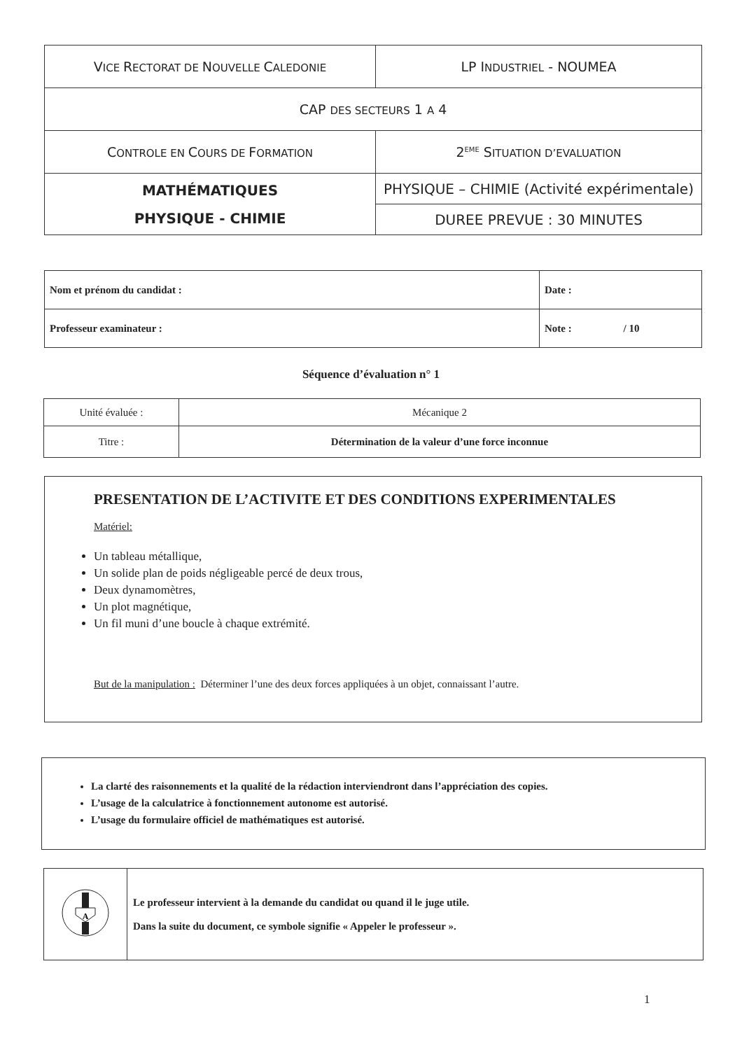| V ICE R ECTORAT DE N OUVELLE C ALEDONIE | LP I NDUSTRIEL - NOUMEA |
| CAP DES SECTEURS 1 A 4 | |
| C ONTROLE EN C OURS DE F ORMATION | 2<sup>EME</sup> S ITUATION D’EVALUATION |
| MATHÉMATIQUES PHYSIQUE - CHIMIE | PHYSIQUE – CHIMIE (Activité expérimentale) |
| | DUREE PREVUE : 30 MINUTES |
| Nom et prénom du candidat : | Date : |
| Professeur examinateur : | Note : / 10 |
Séquence d’évaluation n° 1
| Unité évaluée : | Mécanique 2 |
| Titre : | Détermination de la valeur d’une force inconnue |
PRESENTATION DE L’ACTIVITE ET DES CONDITIONS EXPERIMENTALES
Matériel:
Un tableau métallique,
Un solide plan de poids négligeable percé de deux trous,
Deux dynamomètres,
Un plot magnétique,
Un fil muni d’une boucle à chaque extrémité.
But de la manipulation : Déterminer l’une des deux forces appliquées à un objet, connaissant l’autre.
La clarté des raisonnements et la qualité de la rédaction interviendront dans l’appréciation des copies.
L’usage de la calculatrice à fonctionnement autonome est autorisé.
L’usage du formulaire officiel de mathématiques est autorisé.
| A | Le professeur intervient à la demande du candidat ou quand il le juge utile. Dans la suite du document, ce symbole signifie « Appeler le professeur ». |
1